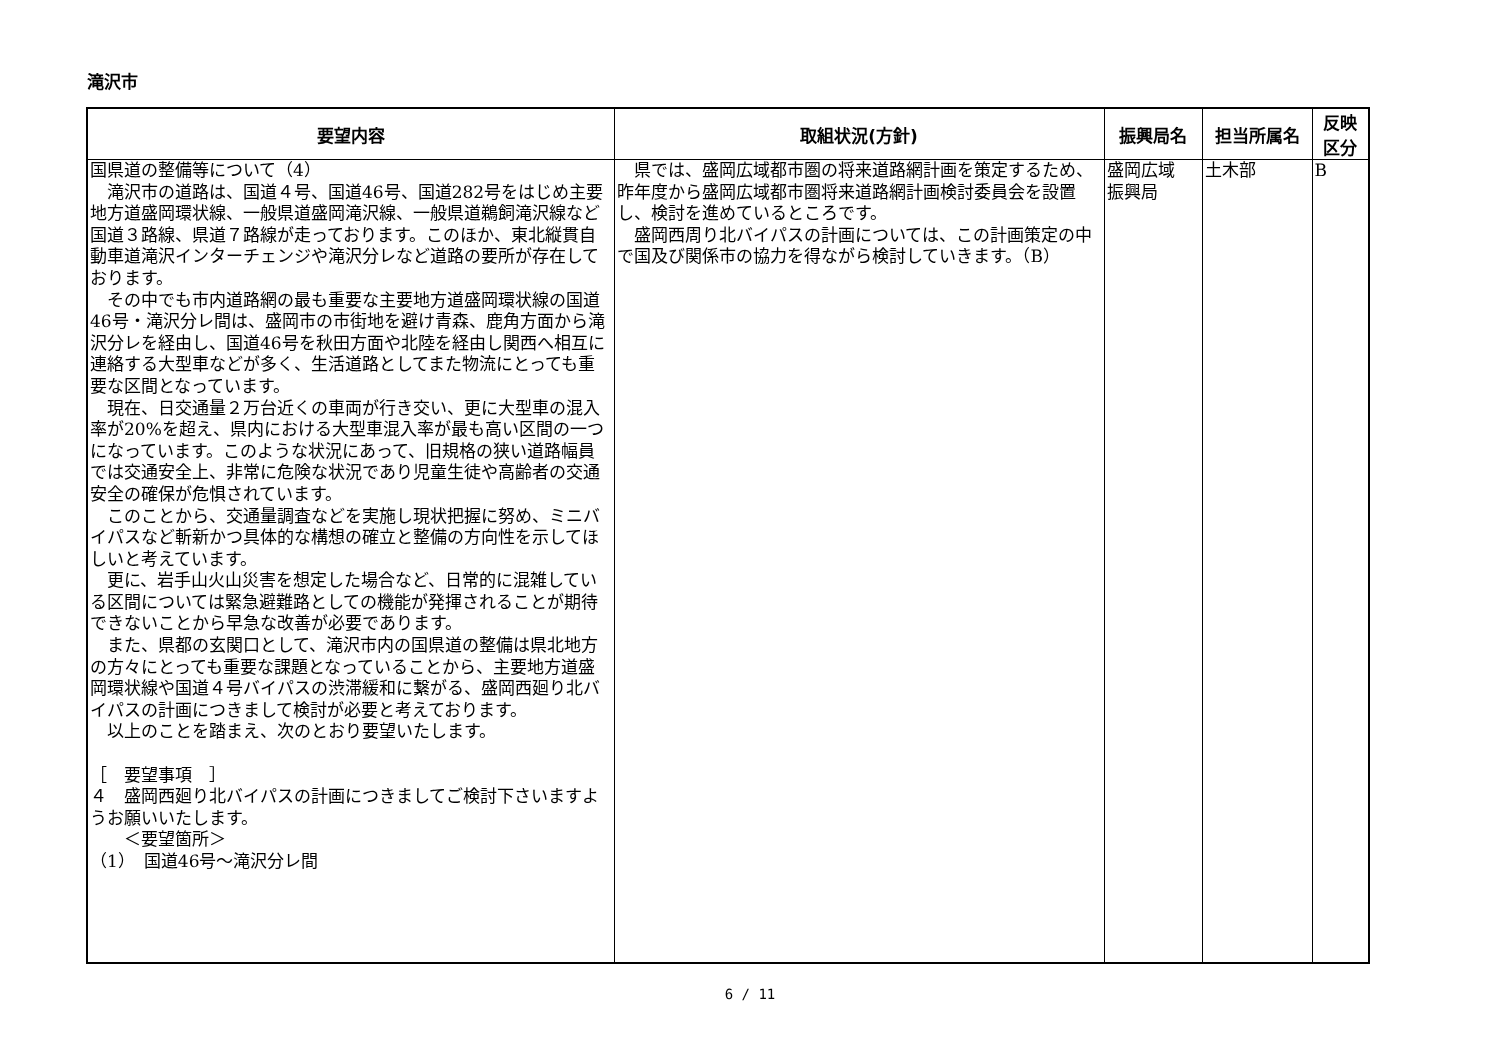滝沢市
| 要望内容 | 取組状況(方針) | 振興局名 | 担当所属名 | 反映 区分 |
| --- | --- | --- | --- | --- |
| 国県道の整備等について（4） 滝沢市の道路は、国道４号、国道46号、国道282号をはじめ主要地方道盛岡環状線、一般県道盛岡滝沢線、一般県道鵜飼滝沢線など国道３路線、県道７路線が走っております。このほか、東北縦貫自動車道滝沢インターチェンジや滝沢分レなど道路の要所が存在しております。 その中でも市内道路網の最も重要な主要地方道盛岡環状線の国道46号・滝沢分レ間は、盛岡市の市街地を避け青森、鹿角方面から滝沢分レを経由し、国道46号を秋田方面や北陸を経由し関西へ相互に連絡する大型車などが多く、生活道路としてまた物流にとっても重要な区間となっています。 現在、日交通量２万台近くの車両が行き交い、更に大型車の混入率が20%を超え、県内における大型車混入率が最も高い区間の一つになっています。このような状況にあって、旧規格の狭い道路幅員では交通安全上、非常に危険な状況であり児童生徒や高齢者の交通安全の確保が危惧されています。 このことから、交通量調査などを実施し現状把握に努め、ミニバイパスなど斬新かつ具体的な構想の確立と整備の方向性を示してほしいと考えています。 更に、岩手山火山災害を想定した場合など、日常的に混雑している区間については緊急避難路としての機能が発揮されることが期待できないことから早急な改善が必要であります。 また、県都の玄関口として、滝沢市内の国県道の整備は県北地方の方々にとっても重要な課題となっていることから、主要地方道盛岡環状線や国道４号バイパスの渋滞緩和に繋がる、盛岡西廻り北バイパスの計画につきまして検討が必要と考えております。 以上のことを踏まえ、次のとおり要望いたします。 ［ 要望事項 ］ ４ 盛岡西廻り北バイパスの計画につきましてご検討下さいますようお願いいたします。 ＜要望箇所＞ （1） 国道46号～滝沢分レ間 | 県では、盛岡広域都市圏の将来道路網計画を策定するため、昨年度から盛岡広域都市圏将来道路網計画検討委員会を設置し、検討を進めているところです。 盛岡西周り北バイパスの計画については、この計画策定の中で国及び関係市の協力を得ながら検討していきます。（B） | 盛岡広域 振興局 | 土木部 | B |
6 / 11